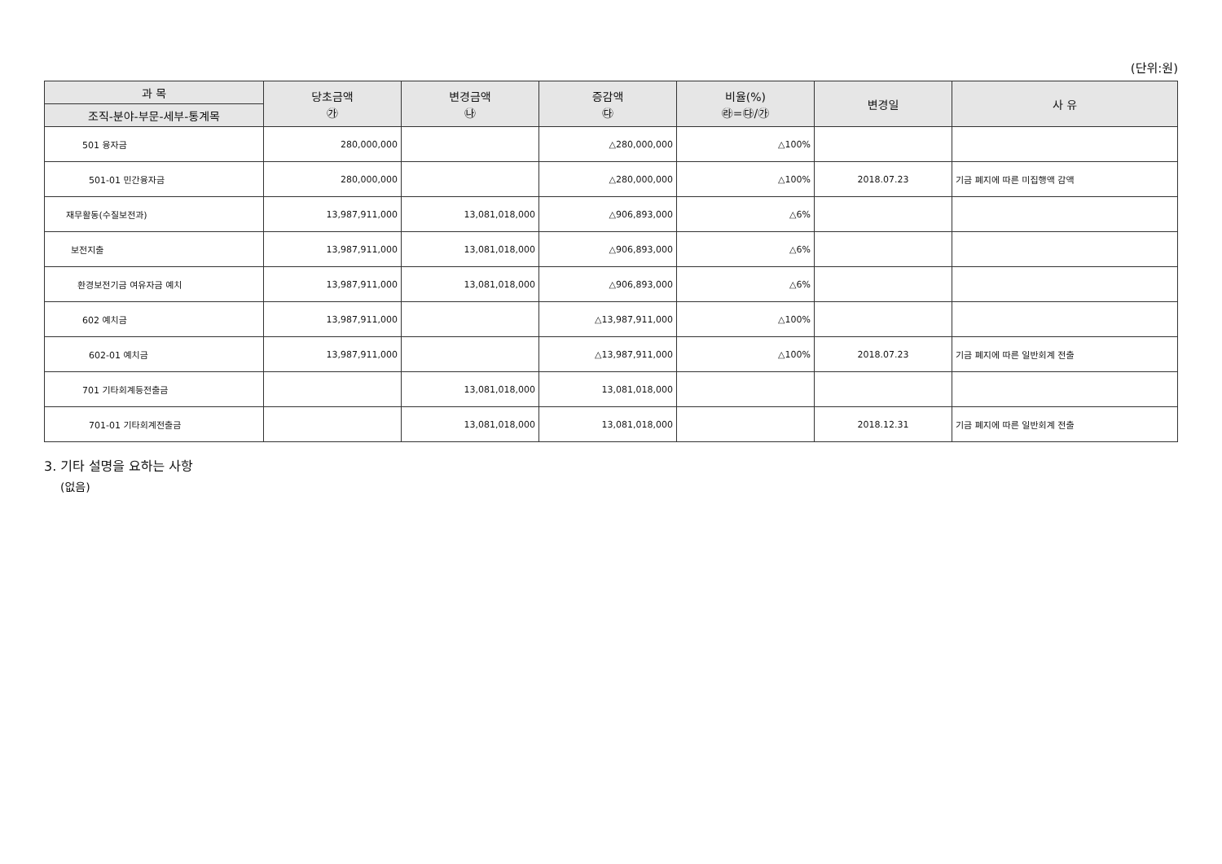(단위:원)
| 과 목 | 당초금액 ㉮ | 변경금액 ㉯ | 증감액 ㉰ | 비율(%) ㉱=㉰/㉮ | 변경일 | 사 유 |
| --- | --- | --- | --- | --- | --- | --- |
| 조직-분야-부문-세부-통계목 | | | | | | |
| 501 융자금 | 280,000,000 | | △280,000,000 | △100% | | |
| 501-01 민간융자금 | 280,000,000 | | △280,000,000 | △100% | 2018.07.23 | 기금 폐지에 따른 미집행액 감액 |
| 재무활동(수질보전과) | 13,987,911,000 | 13,081,018,000 | △906,893,000 | △6% | | |
| 보전지출 | 13,987,911,000 | 13,081,018,000 | △906,893,000 | △6% | | |
| 환경보전기금 여유자금 예치 | 13,987,911,000 | 13,081,018,000 | △906,893,000 | △6% | | |
| 602 예치금 | 13,987,911,000 | | △13,987,911,000 | △100% | | |
| 602-01 예치금 | 13,987,911,000 | | △13,987,911,000 | △100% | 2018.07.23 | 기금 폐지에 따른 일반회계 전출 |
| 701 기타회계등전출금 | | 13,081,018,000 | 13,081,018,000 | | | |
| 701-01 기타회계전출금 | | 13,081,018,000 | 13,081,018,000 | | 2018.12.31 | 기금 폐지에 따른 일반회계 전출 |
3. 기타 설명을 요하는 사항
(없음)